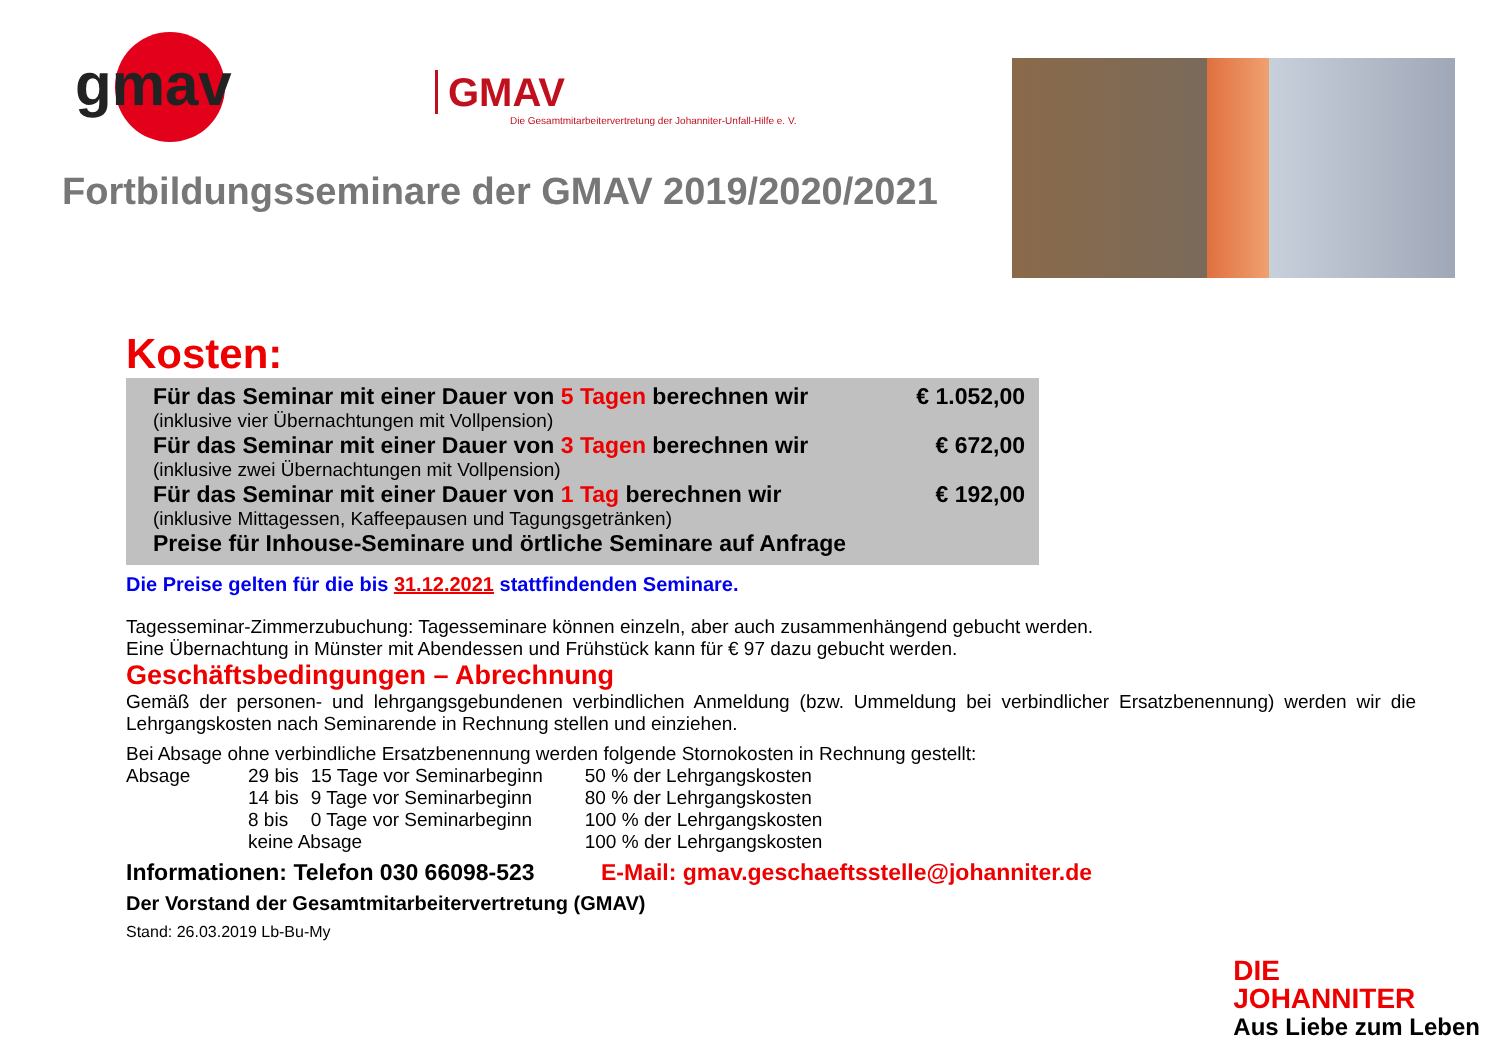gmav
GMAV
Die Gesamtmitarbeitervertretung der Johanniter-Unfall-Hilfe e. V.
Fortbildungsseminare der GMAV 2019/2020/2021
Kosten:
| Für das Seminar mit einer Dauer von 5 Tagen berechnen wir | € 1.052,00 |
| (inklusive vier Übernachtungen mit Vollpension) | |
| Für das Seminar mit einer Dauer von 3 Tagen berechnen wir | € 672,00 |
| (inklusive zwei Übernachtungen mit Vollpension) | |
| Für das Seminar mit einer Dauer von 1 Tag berechnen wir | € 192,00 |
| (inklusive Mittagessen, Kaffeepausen und Tagungsgetränken) | |
| Preise für Inhouse-Seminare und örtliche Seminare auf Anfrage | |
Die Preise gelten für die bis 31.12.2021 stattfindenden Seminare.
Tagesseminar-Zimmerzubuchung: Tagesseminare können einzeln, aber auch zusammenhängend gebucht werden.
Eine Übernachtung in Münster mit Abendessen und Frühstück kann für € 97 dazu gebucht werden.
Geschäftsbedingungen – Abrechnung
Gemäß der personen- und lehrgangsgebundenen verbindlichen Anmeldung (bzw. Ummeldung bei verbindlicher Ersatzbenennung) werden wir die Lehrgangskosten nach Seminarende in Rechnung stellen und einziehen.
Bei Absage ohne verbindliche Ersatzbenennung werden folgende Stornokosten in Rechnung gestellt:
| Absage | 29 bis | 15 Tage vor Seminarbeginn | 50 % der Lehrgangskosten |
| | 14 bis | 9 Tage vor Seminarbeginn | 80 % der Lehrgangskosten |
| | 8 bis | 0 Tage vor Seminarbeginn | 100 % der Lehrgangskosten |
| | keine Absage | | 100 % der Lehrgangskosten |
Informationen: Telefon 030 66098-523 E-Mail: gmav.geschaeftsstelle@johanniter.de
Der Vorstand der Gesamtmitarbeitervertretung (GMAV)
Stand: 26.03.2019 Lb-Bu-My
DIE
JOHANNITER
Aus Liebe zum Leben